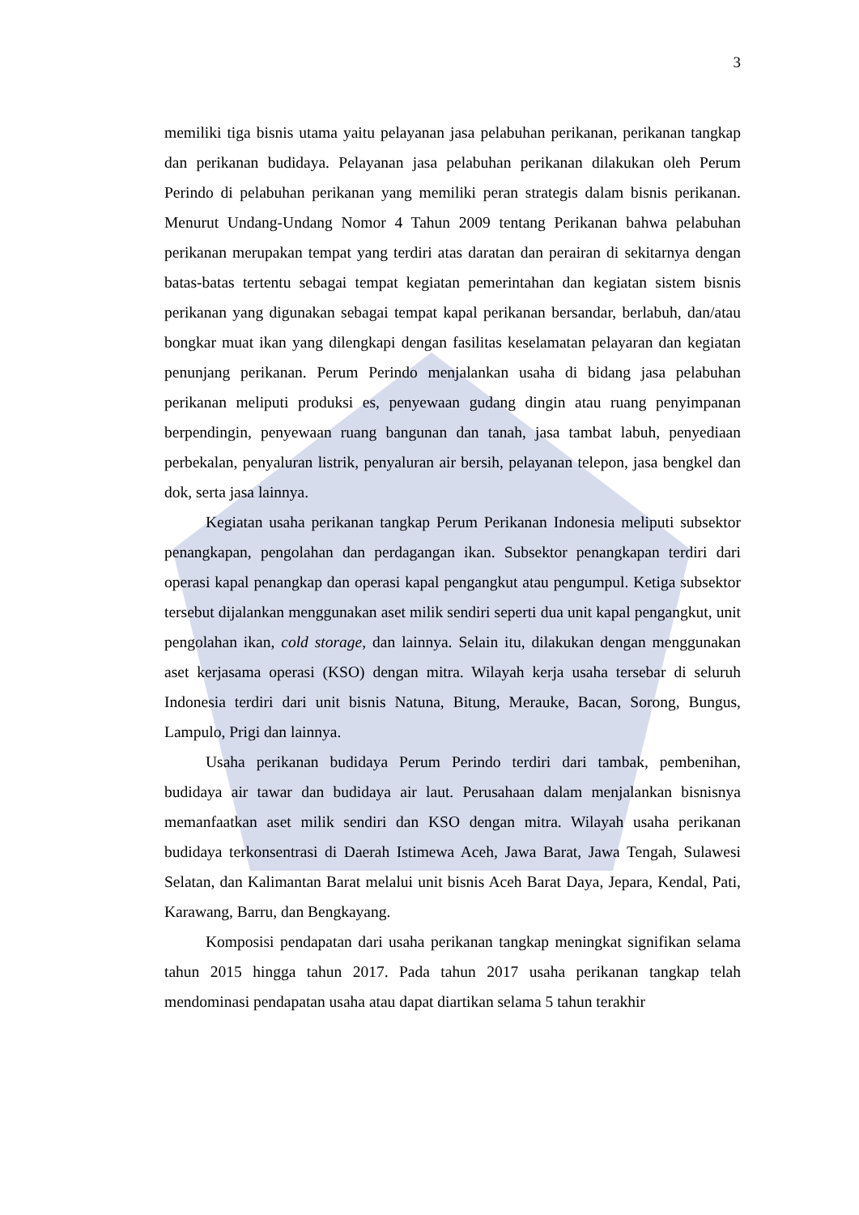3
memiliki tiga bisnis utama yaitu pelayanan jasa pelabuhan perikanan, perikanan tangkap dan perikanan budidaya. Pelayanan jasa pelabuhan perikanan dilakukan oleh Perum Perindo di pelabuhan perikanan yang memiliki peran strategis dalam bisnis perikanan. Menurut Undang-Undang Nomor 4 Tahun 2009 tentang Perikanan bahwa pelabuhan perikanan merupakan tempat yang terdiri atas daratan dan perairan di sekitarnya dengan batas-batas tertentu sebagai tempat kegiatan pemerintahan dan kegiatan sistem bisnis perikanan yang digunakan sebagai tempat kapal perikanan bersandar, berlabuh, dan/atau bongkar muat ikan yang dilengkapi dengan fasilitas keselamatan pelayaran dan kegiatan penunjang perikanan. Perum Perindo menjalankan usaha di bidang jasa pelabuhan perikanan meliputi produksi es, penyewaan gudang dingin atau ruang penyimpanan berpendingin, penyewaan ruang bangunan dan tanah, jasa tambat labuh, penyediaan perbekalan, penyaluran listrik, penyaluran air bersih, pelayanan telepon, jasa bengkel dan dok, serta jasa lainnya.
Kegiatan usaha perikanan tangkap Perum Perikanan Indonesia meliputi subsektor penangkapan, pengolahan dan perdagangan ikan. Subsektor penangkapan terdiri dari operasi kapal penangkap dan operasi kapal pengangkut atau pengumpul. Ketiga subsektor tersebut dijalankan menggunakan aset milik sendiri seperti dua unit kapal pengangkut, unit pengolahan ikan, cold storage, dan lainnya. Selain itu, dilakukan dengan menggunakan aset kerjasama operasi (KSO) dengan mitra. Wilayah kerja usaha tersebar di seluruh Indonesia terdiri dari unit bisnis Natuna, Bitung, Merauke, Bacan, Sorong, Bungus, Lampulo, Prigi dan lainnya.
Usaha perikanan budidaya Perum Perindo terdiri dari tambak, pembenihan, budidaya air tawar dan budidaya air laut. Perusahaan dalam menjalankan bisnisnya memanfaatkan aset milik sendiri dan KSO dengan mitra. Wilayah usaha perikanan budidaya terkonsentrasi di Daerah Istimewa Aceh, Jawa Barat, Jawa Tengah, Sulawesi Selatan, dan Kalimantan Barat melalui unit bisnis Aceh Barat Daya, Jepara, Kendal, Pati, Karawang, Barru, dan Bengkayang.
Komposisi pendapatan dari usaha perikanan tangkap meningkat signifikan selama tahun 2015 hingga tahun 2017. Pada tahun 2017 usaha perikanan tangkap telah mendominasi pendapatan usaha atau dapat diartikan selama 5 tahun terakhir